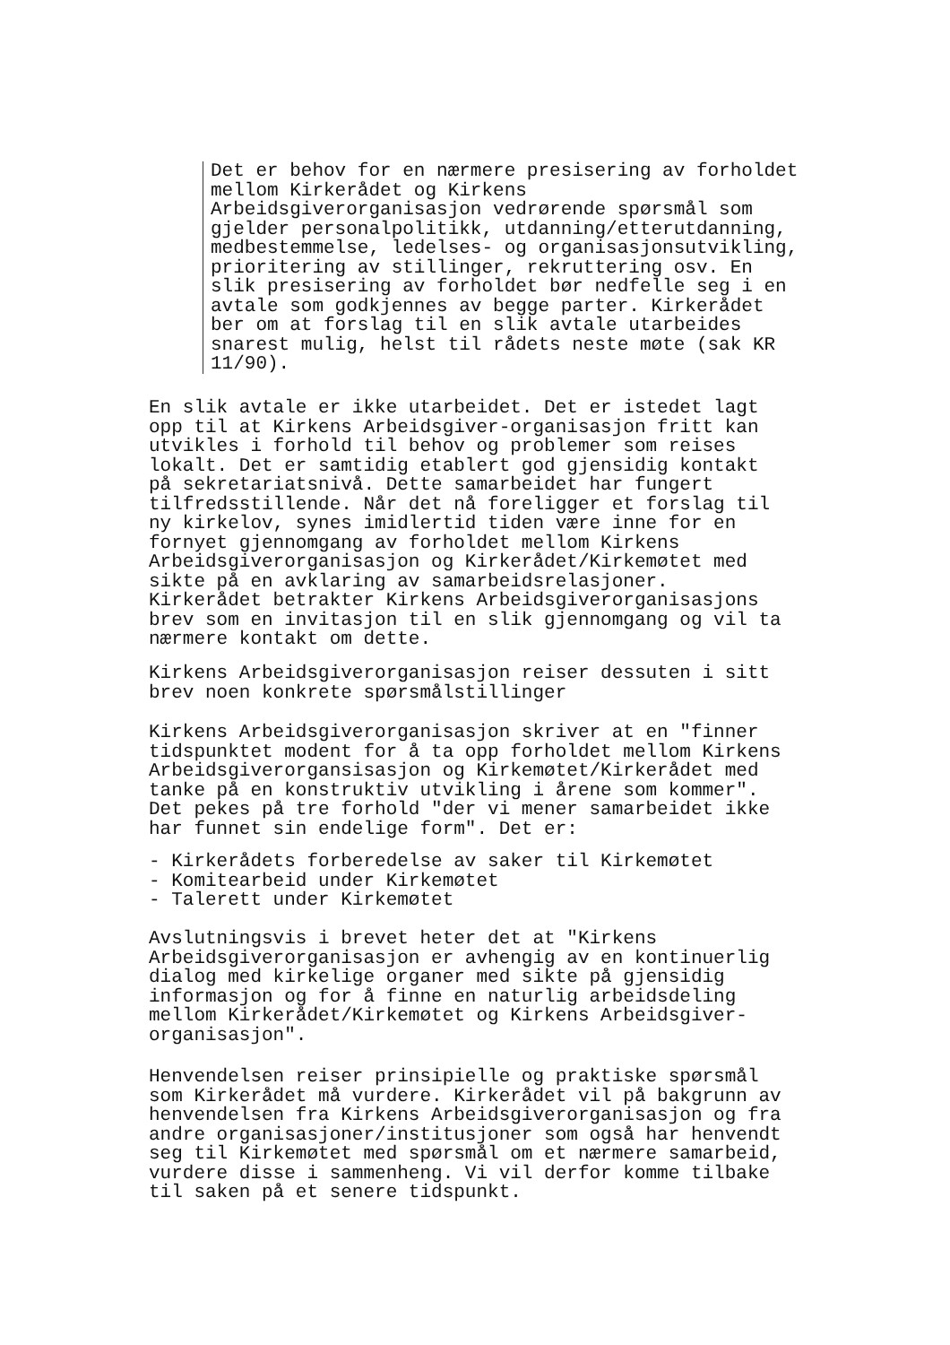Det er behov for en nærmere presisering av forholdet mellom Kirkerådet og Kirkens Arbeidsgiverorganisasjon vedrørende spørsmål som gjelder personalpolitikk, utdanning/etterutdanning, medbestemmelse, ledelses- og organisasjonsutvikling, prioritering av stillinger, rekruttering osv. En slik presisering av forholdet bør nedfelle seg i en avtale som godkjennes av begge parter. Kirkerådet ber om at forslag til en slik avtale utarbeides snarest mulig, helst til rådets neste møte (sak KR 11/90).
En slik avtale er ikke utarbeidet. Det er istedet lagt opp til at Kirkens Arbeidsgiver-organisasjon fritt kan utvikles i forhold til behov og problemer som reises lokalt. Det er samtidig etablert god gjensidig kontakt på sekretariatsnivå. Dette samarbeidet har fungert tilfredsstillende. Når det nå foreligger et forslag til ny kirkelov, synes imidlertid tiden være inne for en fornyet gjennomgang av forholdet mellom Kirkens Arbeidsgiverorganisasjon og Kirkerådet/Kirkemøtet med sikte på en avklaring av samarbeidsrelasjoner. Kirkerådet betrakter Kirkens Arbeidsgiverorganisasjons brev som en invitasjon til en slik gjennomgang og vil ta nærmere kontakt om dette.
Kirkens Arbeidsgiverorganisasjon reiser dessuten i sitt brev noen konkrete spørsmålstillinger
Kirkens Arbeidsgiverorganisasjon skriver at en "finner tidspunktet modent for å ta opp forholdet mellom Kirkens Arbeidsgiverorgansisasjon og Kirkemøtet/Kirkerådet med tanke på en konstruktiv utvikling i årene som kommer". Det pekes på tre forhold "der vi mener samarbeidet ikke har funnet sin endelige form". Det er:
- Kirkerådets forberedelse av saker til Kirkemøtet - Komitearbeid under Kirkemøtet - Talerett under Kirkemøtet
Avslutningsvis i brevet heter det at "Kirkens Arbeidsgiverorganisasjon er avhengig av en kontinuerlig dialog med kirkelige organer med sikte på gjensidig informasjon og for å finne en naturlig arbeidsdeling mellom Kirkerådet/Kirkemøtet og Kirkens Arbeidsgiver- organisasjon".
Henvendelsen reiser prinsipielle og praktiske spørsmål som Kirkerådet må vurdere. Kirkerådet vil på bakgrunn av henvendelsen fra Kirkens Arbeidsgiverorganisasjon og fra andre organisasjoner/institusjoner som også har henvendt seg til Kirkemøtet med spørsmål om et nærmere samarbeid, vurdere disse i sammenheng. Vi vil derfor komme tilbake til saken på et senere tidspunkt.